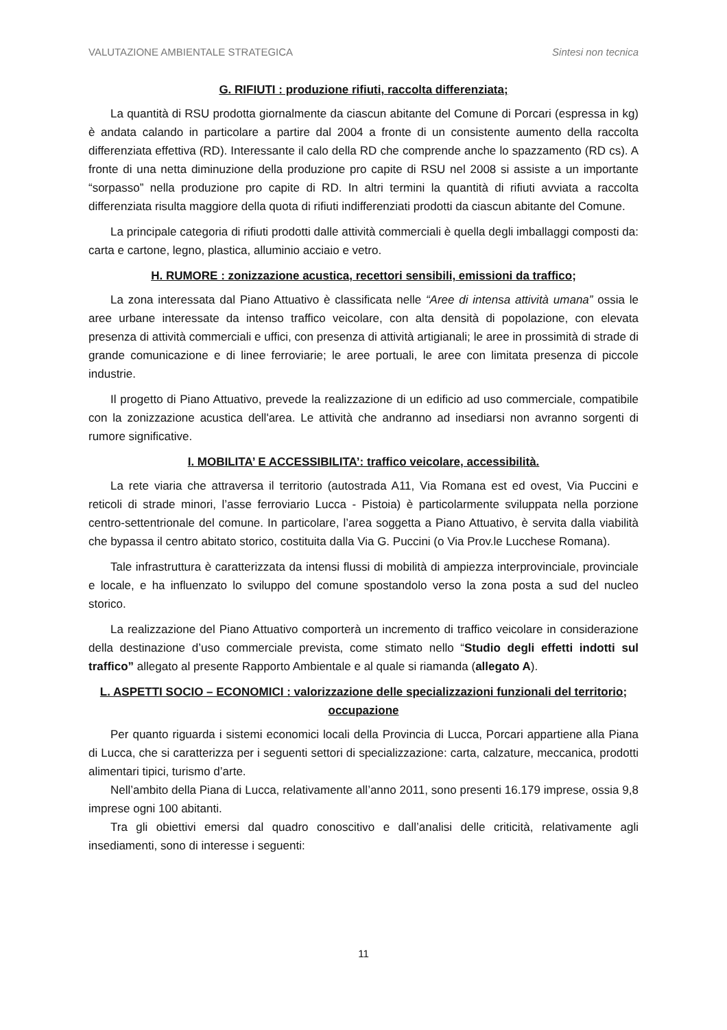VALUTAZIONE AMBIENTALE STRATEGICA Sintesi non tecnica
G. RIFIUTI : produzione rifiuti, raccolta differenziata;
La quantità di RSU prodotta giornalmente da ciascun abitante del Comune di Porcari (espressa in kg) è andata calando in particolare a partire dal 2004 a fronte di un consistente aumento della raccolta differenziata effettiva (RD). Interessante il calo della RD che comprende anche lo spazzamento (RD cs). A fronte di una netta diminuzione della produzione pro capite di RSU nel 2008 si assiste a un importante “sorpasso” nella produzione pro capite di RD. In altri termini la quantità di rifiuti avviata a raccolta differenziata risulta maggiore della quota di rifiuti indifferenziati prodotti da ciascun abitante del Comune.
La principale categoria di rifiuti prodotti dalle attività commerciali è quella degli imballaggi composti da: carta e cartone, legno, plastica, alluminio acciaio e vetro.
H. RUMORE : zonizzazione acustica, recettori sensibili, emissioni da traffico;
La zona interessata dal Piano Attuativo è classificata nelle “Aree di intensa attività umana” ossia le aree urbane interessate da intenso traffico veicolare, con alta densità di popolazione, con elevata presenza di attività commerciali e uffici, con presenza di attività artigianali; le aree in prossimità di strade di grande comunicazione e di linee ferroviarie; le aree portuali, le aree con limitata presenza di piccole industrie.
Il progetto di Piano Attuativo, prevede la realizzazione di un edificio ad uso commerciale, compatibile con la zonizzazione acustica dell'area. Le attività che andranno ad insediarsi non avranno sorgenti di rumore significative.
I. MOBILITA’ E ACCESSIBILITA’: traffico veicolare, accessibilità.
La rete viaria che attraversa il territorio (autostrada A11, Via Romana est ed ovest, Via Puccini e reticoli di strade minori, l’asse ferroviario Lucca - Pistoia) è particolarmente sviluppata nella porzione centro-settentrionale del comune. In particolare, l’area soggetta a Piano Attuativo, è servita dalla viabilità che bypassa il centro abitato storico, costituita dalla Via G. Puccini (o Via Prov.le Lucchese Romana).
Tale infrastruttura è caratterizzata da intensi flussi di mobilità di ampiezza interprovinciale, provinciale e locale, e ha influenzato lo sviluppo del comune spostandolo verso la zona posta a sud del nucleo storico.
La realizzazione del Piano Attuativo comporterà un incremento di traffico veicolare in considerazione della destinazione d’uso commerciale prevista, come stimato nello “Studio degli effetti indotti sul traffico” allegato al presente Rapporto Ambientale e al quale si riamanda (allegato A).
L. ASPETTI SOCIO – ECONOMICI : valorizzazione delle specializzazioni funzionali del territorio; occupazione
Per quanto riguarda i sistemi economici locali della Provincia di Lucca, Porcari appartiene alla Piana di Lucca, che si caratterizza per i seguenti settori di specializzazione: carta, calzature, meccanica, prodotti alimentari tipici, turismo d’arte.
Nell’ambito della Piana di Lucca, relativamente all’anno 2011, sono presenti 16.179 imprese, ossia 9,8 imprese ogni 100 abitanti.
Tra gli obiettivi emersi dal quadro conoscitivo e dall’analisi delle criticità, relativamente agli insediamenti, sono di interesse i seguenti:
11